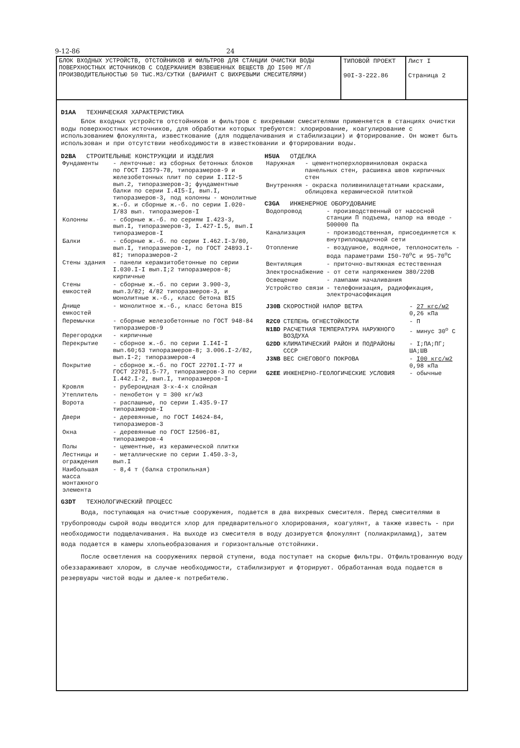9-12-86 24
БЛОК ВХОДНЫХ УСТРОЙСТВ, ОТСТОЙНИКОВ И ФИЛЬТРОВ ДЛЯ СТАНЦИИ ОЧИСТКИ ВОДЫ ПОВЕРХНОСТНЫХ ИСТОЧНИКОВ С СОДЕРЖАНИЕМ ВЗВЕШЕННЫХ ВЕЩЕСТВ ДО I500 МГ/Л ПРОИЗВОДИТЕЛЬНОСТЬЮ 50 ТЫС.М3/СУТКИ (ВАРИАНТ С ВИХРЕВЫМИ СМЕСИТЕЛЯМИ)
ТИПОВОЙ ПРОЕКТ
90I-3-222.86
Лист I
Страница 2
D1AA ТЕХНИЧЕСКАЯ ХАРАКТЕРИСТИКА
Блок входных устройств отстойников и фильтров с вихревыми смесителями применяется в станциях очистки воды поверхностных источников, для обработки которых требуются: хлорирование, коагулирование с использованием флокулянта, известкование (для подщелачивания и стабилизации) и фторирование. Он может быть использован и при отсутствии необходимости в известковании и фторировании воды.
D2BA СТРОИТЕЛЬНЫЕ КОНСТРУКЦИИ И ИЗДЕЛИЯ
| Фундаменты | - ленточные: из сборных бетонных блоков по ГОСТ I3579-78, типоразмеров-9 и железобетонных плит по серии I.II2-5 вып.2, типоразмеров-3; фундаментные балки по серии I.4I5-I, вып.I, типоразмеров-3, под колонны - монолитные ж.-б. и сборные ж.-б. по серии I.020-I/83 вып. типоразмеров-I |
| Колонны | - сборные ж.-б. по сериям I.423-3, вып.I, типоразмеров-3, I.427-I.5, вып.I типоразмеров-I |
| Балки | - сборные ж.-б. по серии I.462.I-3/80, вып.I, типоразмеров-I, по ГОСТ 24893.I-8I; типоразмеров-2 |
| Стены здания | - панели керамзитобетонные по серии I.030.I-I вып.I;2 типоразмеров-8; кирпичные |
| Стены емкостей | - сборные ж.-б. по серии 3.900-3, вып.3/82; 4/82 типоразмеров-3, и монолитные ж.-б., класс бетона BI5 |
| Днище емкостей | - монолитное ж.-б., класс бетона BI5 |
| Перемычки | - сборные железобетонные по ГОСТ 948-84 типоразмеров-9 |
| Перегородки | - кирпичные |
| Перекрытие | - сборное ж.-б. по серии I.I4I-I вып.60;63 типоразмеров-8; 3.006.I-2/82, вып.I-2; типоразмеров-4 |
| Покрытие | - сборное ж.-б. по ГОСТ 2270I.I-77 и ГОСТ 2270I.5-77, типоразмеров-3 по серии I.442.I-2, вып.I, типоразмеров-I |
| Кровля | - рубероидная 3-х-4-х слойная |
| Утеплитель | - пенобетон γ = 300 кг/м3 |
| Ворота | - распашные, по серии I.435.9-I7 типоразмеров-I |
| Двери | - деревянные, по ГОСТ I4624-84, типоразмеров-3 |
| Окна | - деревянные по ГОСТ I2506-8I, типоразмеров-4 |
| Полы | - цементные, из керамической плитки |
| Лестницы и ограждения | - металлические по серии I.450.3-3, вып.I |
| Наибольшая масса монтажного элемента | - 8,4 т (балка стропильная) |
H5UA ОТДЕЛКА
| Наружная | - цементноперхлорвиниловая окраска панельных стен, расшивка швов кирпичных стен |
| Внутренняя | - окраска поливинилацетатными красками, облицовка керамической плиткой |
C3GA ИНЖЕНЕРНОЕ ОБОРУДОВАНИЕ
| Водопровод | - производственный от насосной станции П подъема, напор на вводе - 500000 Па |
| Канализация | - производственная, присоединяется к внутриплощадочной сети |
| Отопление | - воздушное, водяное, теплоноситель - вода параметрами I50-70<sup>o</sup>C и 95-70<sup>o</sup>C |
| Вентиляция | - приточно-вытяжная естественная |
| Электроснабжение | - от сети напряжением 380/220В |
| Освещение | - лампами началивания |
| Устройство связи | - телефонизация, радиофикация, электрочасофикация |
| J30B | СКОРОСТНОЙ НАПОР ВЕТРА | - 27 кгс/м2 0,26 кПа |
| R2C0 | СТЕПЕНЬ ОГНЕСТОЙКОСТИ | - П |
| N1BD | РАСЧЕТНАЯ ТЕМПЕРАТУРА НАРУЖНОГО ВОЗДУХА | - минус 30<sup>o</sup> C |
| G2DD | КЛИМАТИЧЕСКИЙ РАЙОН И ПОДРАЙОНЫ СССР | - I;ПА;ПГ; ША;ШВ |
| J3NB | ВЕС СНЕГОВОГО ПОКРОВА | - I00 кгс/м2 0,98 кПа |
| G2EE | ИНЖЕНЕРНО-ГЕОЛОГИЧЕСКИЕ УСЛОВИЯ | - обычные |
G3DT ТЕХНОЛОГИЧЕСКИЙ ПРОЦЕСС
Вода, поступающая на очистные сооружения, подается в два вихревых смесителя. Перед смесителями в трубопроводы сырой воды вводится хлор для предварительного хлорирования, коагулянт, а также известь - при необходимости подщелачивания. На выходе из смесителя в воду дозируется флокулянт (полиакриламид), затем вода подается в камеры хлопьеобразования и горизонтальные отстойники.
После осветления на сооружениях первой ступени, вода поступает на скорые фильтры. Отфильтрованную воду обеззараживают хлором, в случае необходимости, стабилизируют и фторируют. Обработанная вода подается в резервуары чистой воды и далее-к потребителю.